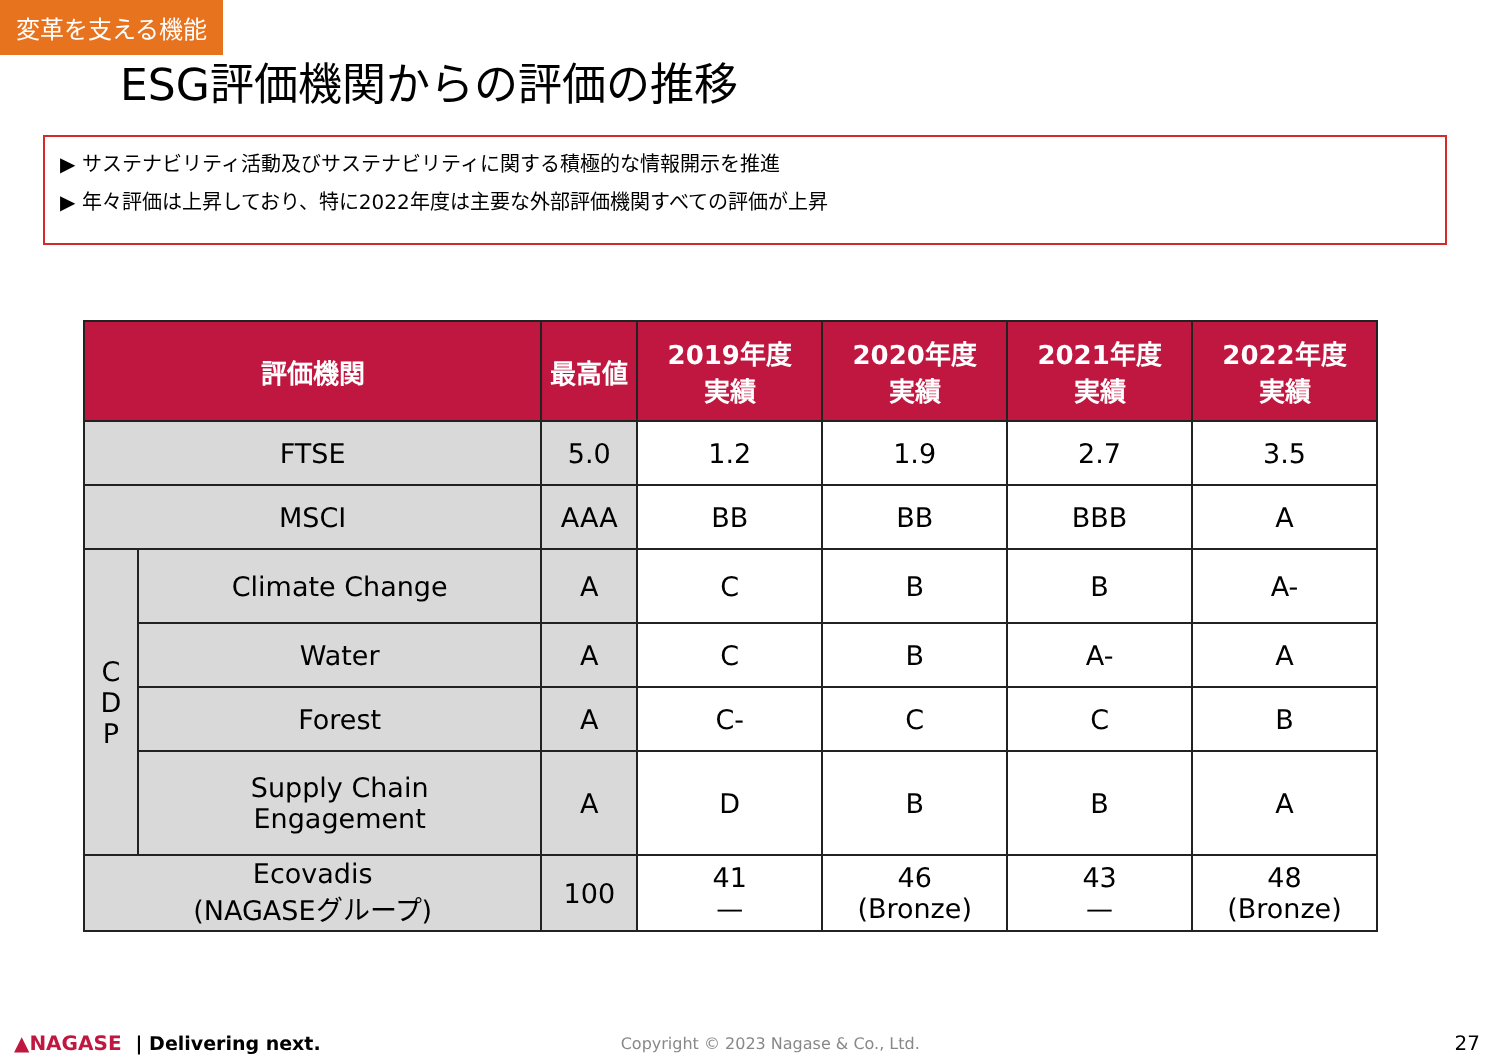変革を支える機能
ESG評価機関からの評価の推移
▶ サステナビリティ活動及びサステナビリティに関する積極的な情報開示を推進
▶ 年々評価は上昇しており、特に2022年度は主要な外部評価機関すべての評価が上昇
| 評価機関 | | 最高値 | 2019年度 実績 | 2020年度 実績 | 2021年度 実績 | 2022年度 実績 |
| --- | --- | --- | --- | --- | --- | --- |
| FTSE | | 5.0 | 1.2 | 1.9 | 2.7 | 3.5 |
| MSCI | | AAA | BB | BB | BBB | A |
| C D P | Climate Change | A | C | B | B | A- |
| | Water | A | C | B | A- | A |
| | Forest | A | C- | C | C | B |
| | Supply Chain Engagement | A | D | B | B | A |
| Ecovadis (NAGASEグループ) | | 100 | 41 — | 46 (Bronze) | 43 — | 48 (Bronze) |
▲NAGASE | Delivering next. Copyright © 2023 Nagase & Co., Ltd. 27